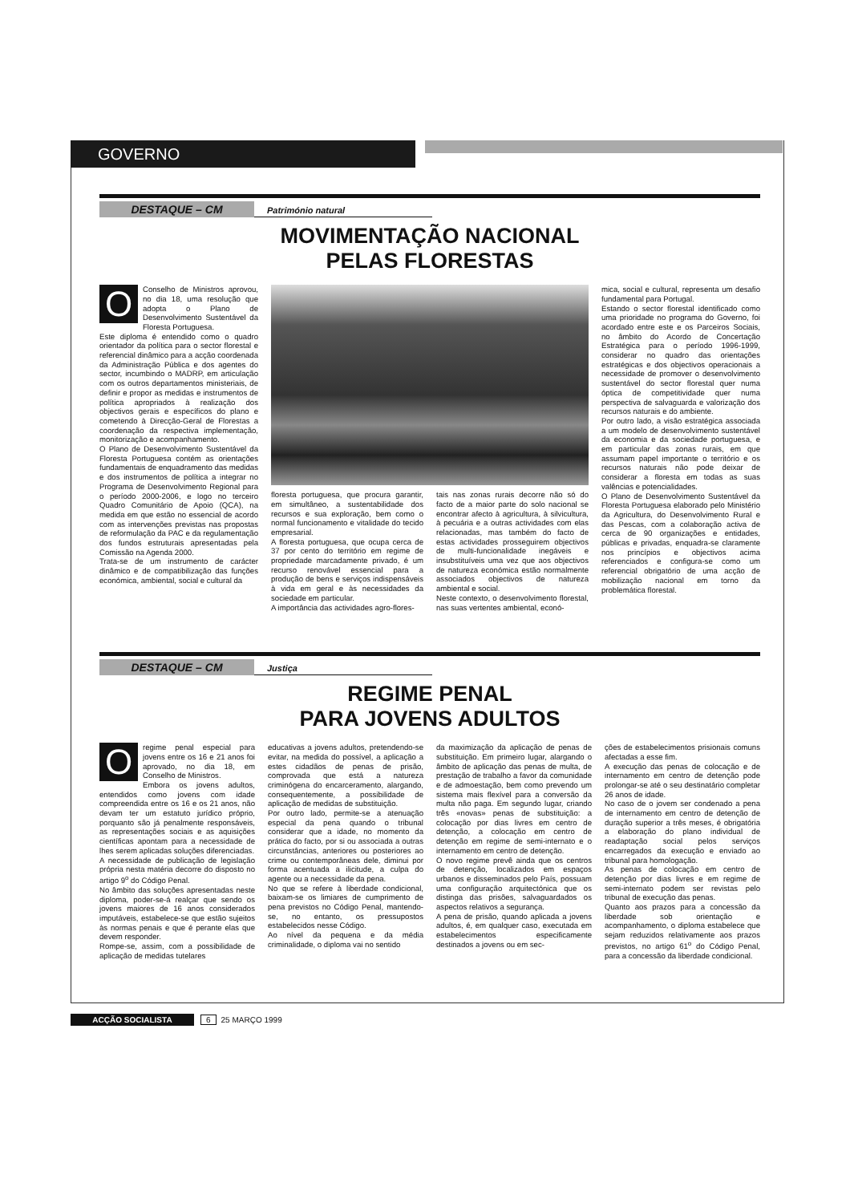GOVERNO
DESTAQUE – CM
Património natural
MOVIMENTAÇÃO NACIONAL
PELAS FLORESTAS
OConselho de Ministros aprovou, no dia 18, uma resolução que adopta o Plano de Desenvolvimento Sustentável da Floresta Portuguesa.
Este diploma é entendido como o quadro orientador da política para o sector florestal e referencial dinâmico para a acção coordenada da Administração Pública e dos agentes do sector, incumbindo o MADRP, em articulação com os outros departamentos ministeriais, de definir e propor as medidas e instrumentos de política apropriados à realização dos objectivos gerais e específicos do plano e cometendo à Direcção-Geral de Florestas a coordenação da respectiva implementação, monitorização e acompanhamento.
O Plano de Desenvolvimento Sustentável da Floresta Portuguesa contém as orientações fundamentais de enquadramento das medidas e dos instrumentos de política a integrar no Programa de Desenvolvimento Regional para o período 2000-2006, e logo no terceiro Quadro Comunitário de Apoio (QCA), na medida em que estão no essencial de acordo com as intervenções previstas nas propostas de reformulação da PAC e da regulamentação dos fundos estruturais apresentadas pela Comissão na Agenda 2000.
Trata-se de um instrumento de carácter dinâmico e de compatibilização das funções económica, ambiental, social e cultural da
floresta portuguesa, que procura garantir, em simultâneo, a sustentabilidade dos recursos e sua exploração, bem como o normal funcionamento e vitalidade do tecido empresarial.
A floresta portuguesa, que ocupa cerca de 37 por cento do território em regime de propriedade marcadamente privado, é um recurso renovável essencial para a produção de bens e serviços indispensáveis à vida em geral e às necessidades da sociedade em particular.
A importância das actividades agro-flores-
tais nas zonas rurais decorre não só do facto de a maior parte do solo nacional se encontrar afecto à agricultura, à silvicultura, à pecuária e a outras actividades com elas relacionadas, mas também do facto de estas actividades prosseguirem objectivos de multi-funcionalidade inegáveis e insubstituíveis uma vez que aos objectivos de natureza económica estão normalmente associados objectivos de natureza ambiental e social.
Neste contexto, o desenvolvimento florestal, nas suas vertentes ambiental, econó-
mica, social e cultural, representa um desafio fundamental para Portugal.
Estando o sector florestal identificado como uma prioridade no programa do Governo, foi acordado entre este e os Parceiros Sociais, no âmbito do Acordo de Concertação Estratégica para o período 1996-1999, considerar no quadro das orientações estratégicas e dos objectivos operacionais a necessidade de promover o desenvolvimento sustentável do sector florestal quer numa óptica de competitividade quer numa perspectiva de salvaguarda e valorização dos recursos naturais e do ambiente.
Por outro lado, a visão estratégica associada a um modelo de desenvolvimento sustentável da economia e da sociedade portuguesa, e em particular das zonas rurais, em que assumam papel importante o território e os recursos naturais não pode deixar de considerar a floresta em todas as suas valências e potencialidades.
O Plano de Desenvolvimento Sustentável da Floresta Portuguesa elaborado pelo Ministério da Agricultura, do Desenvolvimento Rural e das Pescas, com a colaboração activa de cerca de 90 organizações e entidades, públicas e privadas, enquadra-se claramente nos princípios e objectivos acima referenciados e configura-se como um referencial obrigatório de uma acção de mobilização nacional em torno da problemática florestal.
DESTAQUE – CM
Justiça
REGIME PENAL
PARA JOVENS ADULTOS
Oregime penal especial para jovens entre os 16 e 21 anos foi aprovado, no dia 18, em Conselho de Ministros.
Embora os jovens adultos, entendidos como jovens com idade compreendida entre os 16 e os 21 anos, não devam ter um estatuto jurídico próprio, porquanto são já penalmente responsáveis, as representações sociais e as aquisições científicas apontam para a necessidade de lhes serem aplicadas soluções diferenciadas.
A necessidade de publicação de legislação própria nesta matéria decorre do disposto no artigo 9<sup>o</sup> do Código Penal.
No âmbito das soluções apresentadas neste diploma, poder-se-á realçar que sendo os jovens maiores de 16 anos considerados imputáveis, estabelece-se que estão sujeitos às normas penais e que é perante elas que devem responder.
Rompe-se, assim, com a possibilidade de aplicação de medidas tutelares
educativas a jovens adultos, pretendendo-se evitar, na medida do possível, a aplicação a estes cidadãos de penas de prisão, comprovada que está a natureza criminógena do encarceramento, alargando, consequentemente, a possibilidade de aplicação de medidas de substituição.
Por outro lado, permite-se a atenuação especial da pena quando o tribunal considerar que a idade, no momento da prática do facto, por si ou associada a outras circunstâncias, anteriores ou posteriores ao crime ou contemporâneas dele, diminui por forma acentuada a ilicitude, a culpa do agente ou a necessidade da pena.
No que se refere à liberdade condicional, baixam-se os limiares de cumprimento de pena previstos no Código Penal, mantendo-se, no entanto, os pressupostos estabelecidos nesse Código.
Ao nível da pequena e da média criminalidade, o diploma vai no sentido
da maximização da aplicação de penas de substituição. Em primeiro lugar, alargando o âmbito de aplicação das penas de multa, de prestação de trabalho a favor da comunidade e de admoestação, bem como prevendo um sistema mais flexível para a conversão da multa não paga. Em segundo lugar, criando três «novas» penas de substituição: a colocação por dias livres em centro de detenção, a colocação em centro de detenção em regime de semi-internato e o internamento em centro de detenção.
O novo regime prevê ainda que os centros de detenção, localizados em espaços urbanos e disseminados pelo País, possuam uma configuração arquitectónica que os distinga das prisões, salvaguardados os aspectos relativos a segurança.
A pena de prisão, quando aplicada a jovens adultos, é, em qualquer caso, executada em estabelecimentos especificamente destinados a jovens ou em sec-
ções de estabelecimentos prisionais comuns afectadas a esse fim.
A execução das penas de colocação e de internamento em centro de detenção pode prolongar-se até o seu destinatário completar 26 anos de idade.
No caso de o jovem ser condenado a pena de internamento em centro de detenção de duração superior a três meses, é obrigatória a elaboração do plano individual de readaptação social pelos serviços encarregados da execução e enviado ao tribunal para homologação.
As penas de colocação em centro de detenção por dias livres e em regime de semi-internato podem ser revistas pelo tribunal de execução das penas.
Quanto aos prazos para a concessão da liberdade sob orientação e acompanhamento, o diploma estabelece que sejam reduzidos relativamente aos prazos previstos, no artigo 61<sup>o</sup> do Código Penal, para a concessão da liberdade condicional.
ACÇÃO SOCIALISTA 6 25 MARÇO 1999